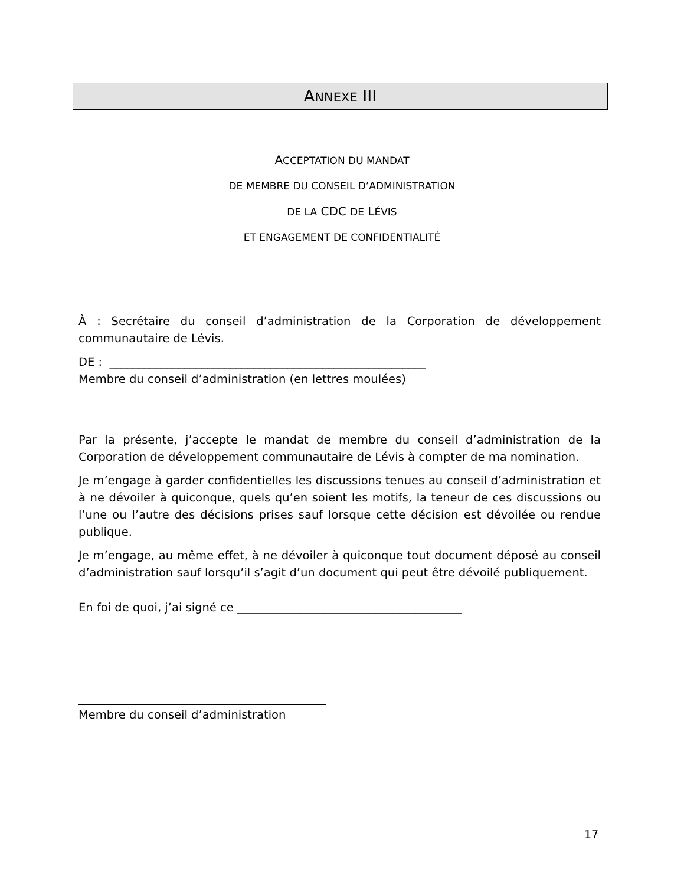ANNEXE III
ACCEPTATION DU MANDAT
DE MEMBRE DU CONSEIL D’ADMINISTRATION
DE LA CDC DE LÉVIS
ET ENGAGEMENT DE CONFIDENTIALITÉ
À : Secrétaire du conseil d’administration de la Corporation de développement communautaire de Lévis.
DE : _______________________________________________________
Membre du conseil d’administration (en lettres moulées)
Par la présente, j’accepte le mandat de membre du conseil d’administration de la Corporation de développement communautaire de Lévis à compter de ma nomination.
Je m’engage à garder confidentielles les discussions tenues au conseil d’administration et à ne dévoiler à quiconque, quels qu’en soient les motifs, la teneur de ces discussions ou l’une ou l’autre des décisions prises sauf lorsque cette décision est dévoilée ou rendue publique.
Je m’engage, au même effet, à ne dévoiler à quiconque tout document déposé au conseil d’administration sauf lorsqu’il s’agit d’un document qui peut être dévoilé publiquement.
En foi de quoi, j’ai signé ce _______________________________________
Membre du conseil d’administration
17